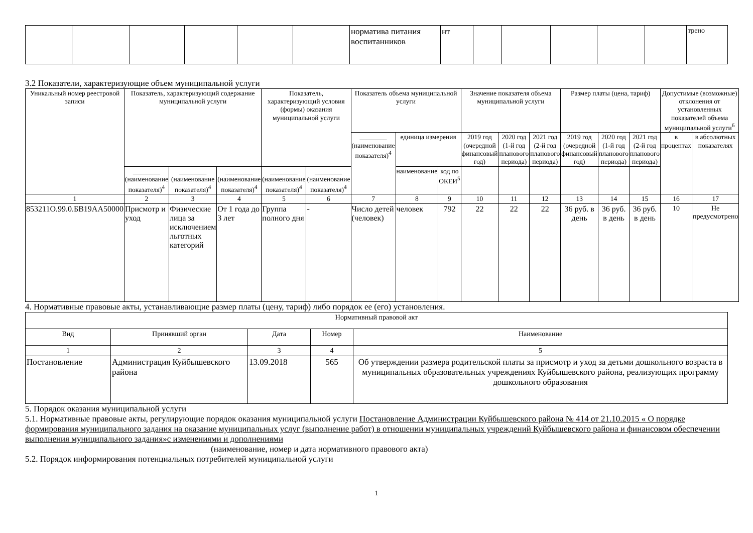| | | | | | | норматива питания воспитанников | нт | | | | | | трено |
3.2 Показатели, характеризующие объем муниципальной услуги
| Уникальный номер реестровой записи | Показатель, характеризующий содержание муниципальной услуги | | | Показатель, характеризующий условия (формы) оказания муниципальной услуги | | Показатель объема муниципальной услуги | | | Значение показателя объема муниципальной услуги | | | Размер платы (цена, тариф) | | | Допустимые (возможные) отклонения от установленных показателей объема муниципальной услуги<sup>6</sup> | |
| --- | --- | --- | --- | --- | --- | --- | --- | --- | --- | --- | --- | --- | --- | --- | --- | --- |
| | | | | | | ________ (наименование показателя)<sup>4</sup> | единица измерения | | 2019 год (очередной финансовый год) | 2020 год (1-й год планового периода) | 2021 год (2-й год планового периода) | 2019 год (очередной финансовый год) | 2020 год (1-й год планового периода) | 2021 год (2-й год планового периода) | в процентах | в абсолютных показателях |
| | ________ (наименование показателя)<sup>4</sup> | ________ (наименование показателя)<sup>4</sup> | ________ (наименование показателя)<sup>4</sup> | ________ (наименование показателя)<sup>4</sup> | ________ (наименование показателя)<sup>4</sup> | | наименование | код по ОКЕИ<sup>5</sup> | | | | | | | | |
| 1 | 2 | 3 | 4 | 5 | 6 | 7 | 8 | 9 | 10 | 11 | 12 | 13 | 14 | 15 | 16 | 17 |
| 853211О.99.0.БВ19АА50000 | Присмотр и уход | Физические лица за исключением льготных категорий | От 1 года до 3 лет | Группа полного дня | - | Число детей (человек) | человек | 792 | 22 | 22 | 22 | 36 руб. в день | 36 руб. в день | 36 руб. в день | 10 | Не предусмотрено |
4. Нормативные правовые акты, устанавливающие размер платы (цену, тариф) либо порядок ее (его) установления.
| Нормативный правовой акт | | | | |
| --- | --- | --- | --- | --- |
| Вид | Принявший орган | Дата | Номер | Наименование |
| 1 | 2 | 3 | 4 | 5 |
| Постановление | Администрация Куйбышевского района | 13.09.2018 | 565 | Об утверждении размера родительской платы за присмотр и уход за детьми дошкольного возраста в муниципальных образовательных учреждениях Куйбышевского района, реализующих программу дошкольного образования |
5. Порядок оказания муниципальной услуги
5.1. Нормативные правовые акты, регулирующие порядок оказания муниципальной услуги Постановление Администрации Куйбышевского района № 414 от 21.10.2015 « О порядке формирования муниципального задания на оказание муниципальных услуг (выполнение работ) в отношении муниципальных учреждений Куйбышевского района и финансовом обеспечении выполнения муниципального задания»с изменениями и дополнениями
(наименование, номер и дата нормативного правового акта)
5.2. Порядок информирования потенциальных потребителей муниципальной услуги
1